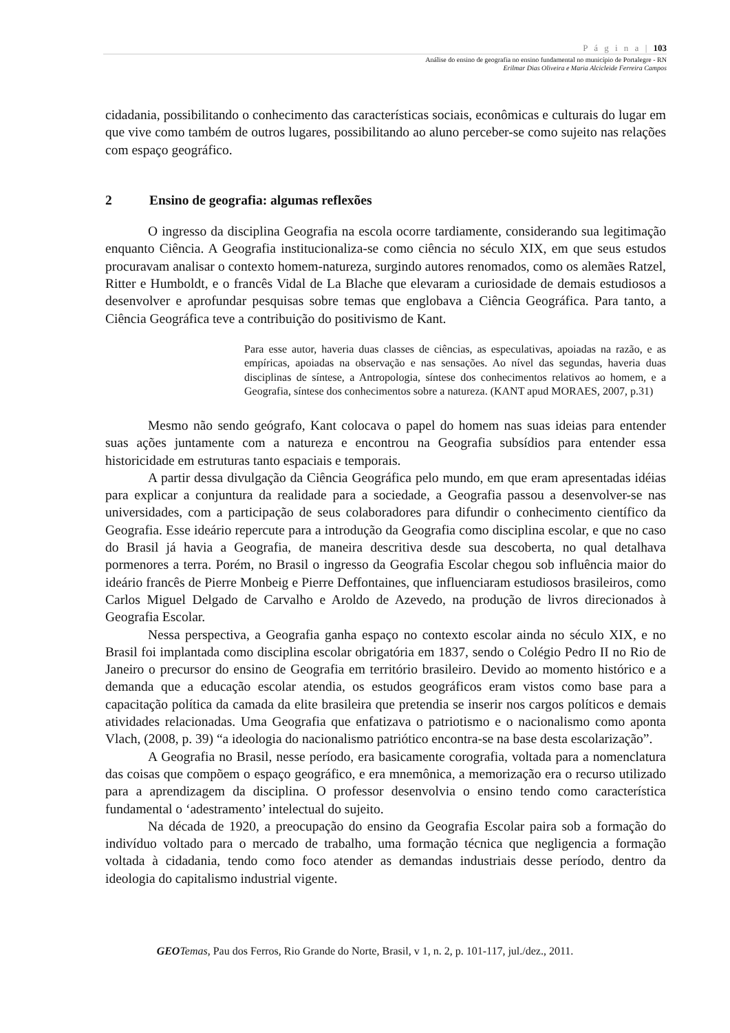P á g i n a | 103
Análise do ensino de geografia no ensino fundamental no município de Portalegre - RN
Erilmar Dias Oliveira e Maria Alcicleide Ferreira Campos
cidadania, possibilitando o conhecimento das características sociais, econômicas e culturais do lugar em que vive como também de outros lugares, possibilitando ao aluno perceber-se como sujeito nas relações com espaço geográfico.
2 Ensino de geografia: algumas reflexões
O ingresso da disciplina Geografia na escola ocorre tardiamente, considerando sua legitimação enquanto Ciência. A Geografia institucionaliza-se como ciência no século XIX, em que seus estudos procuravam analisar o contexto homem-natureza, surgindo autores renomados, como os alemães Ratzel, Ritter e Humboldt, e o francês Vidal de La Blache que elevaram a curiosidade de demais estudiosos a desenvolver e aprofundar pesquisas sobre temas que englobava a Ciência Geográfica. Para tanto, a Ciência Geográfica teve a contribuição do positivismo de Kant.
Para esse autor, haveria duas classes de ciências, as especulativas, apoiadas na razão, e as empíricas, apoiadas na observação e nas sensações. Ao nível das segundas, haveria duas disciplinas de síntese, a Antropologia, síntese dos conhecimentos relativos ao homem, e a Geografia, síntese dos conhecimentos sobre a natureza. (KANT apud MORAES, 2007, p.31)
Mesmo não sendo geógrafo, Kant colocava o papel do homem nas suas ideias para entender suas ações juntamente com a natureza e encontrou na Geografia subsídios para entender essa historicidade em estruturas tanto espaciais e temporais.
A partir dessa divulgação da Ciência Geográfica pelo mundo, em que eram apresentadas idéias para explicar a conjuntura da realidade para a sociedade, a Geografia passou a desenvolver-se nas universidades, com a participação de seus colaboradores para difundir o conhecimento científico da Geografia. Esse ideário repercute para a introdução da Geografia como disciplina escolar, e que no caso do Brasil já havia a Geografia, de maneira descritiva desde sua descoberta, no qual detalhava pormenores a terra. Porém, no Brasil o ingresso da Geografia Escolar chegou sob influência maior do ideário francês de Pierre Monbeig e Pierre Deffontaines, que influenciaram estudiosos brasileiros, como Carlos Miguel Delgado de Carvalho e Aroldo de Azevedo, na produção de livros direcionados à Geografia Escolar.
Nessa perspectiva, a Geografia ganha espaço no contexto escolar ainda no século XIX, e no Brasil foi implantada como disciplina escolar obrigatória em 1837, sendo o Colégio Pedro II no Rio de Janeiro o precursor do ensino de Geografia em território brasileiro. Devido ao momento histórico e a demanda que a educação escolar atendia, os estudos geográficos eram vistos como base para a capacitação política da camada da elite brasileira que pretendia se inserir nos cargos políticos e demais atividades relacionadas. Uma Geografia que enfatizava o patriotismo e o nacionalismo como aponta Vlach, (2008, p. 39) “a ideologia do nacionalismo patriótico encontra-se na base desta escolarização”.
A Geografia no Brasil, nesse período, era basicamente corografia, voltada para a nomenclatura das coisas que compõem o espaço geográfico, e era mnemônica, a memorização era o recurso utilizado para a aprendizagem da disciplina. O professor desenvolvia o ensino tendo como característica fundamental o ‘adestramento’ intelectual do sujeito.
Na década de 1920, a preocupação do ensino da Geografia Escolar paira sob a formação do indivíduo voltado para o mercado de trabalho, uma formação técnica que negligencia a formação voltada à cidadania, tendo como foco atender as demandas industriais desse período, dentro da ideologia do capitalismo industrial vigente.
GEO Temas, Pau dos Ferros, Rio Grande do Norte, Brasil, v 1, n. 2, p. 101-117, jul./dez., 2011.